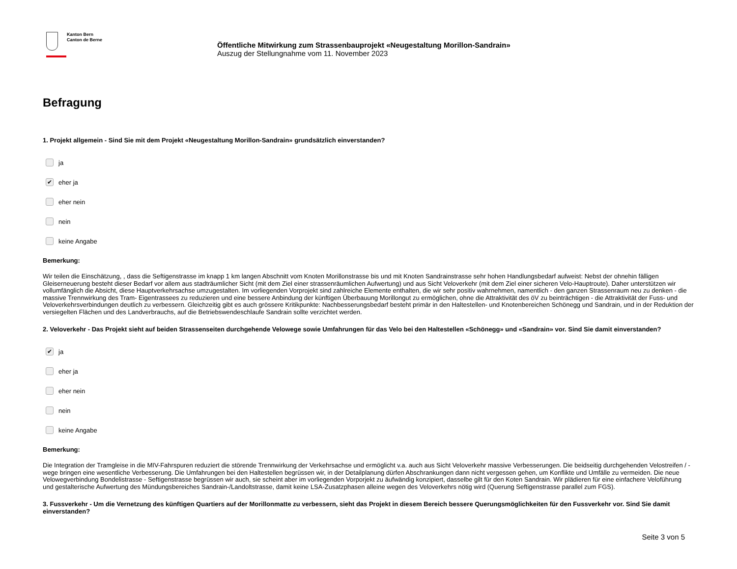Kanton Bern
Canton de Berne
Öffentliche Mitwirkung zum Strassenbauprojekt «Neugestaltung Morillon-Sandrain»
Auszug der Stellungnahme vom 11. November 2023
Befragung
1. Projekt allgemein - Sind Sie mit dem Projekt «Neugestaltung Morillon-Sandrain» grundsätzlich einverstanden?
ja
✔ eher ja
eher nein
nein
keine Angabe
Bemerkung:
Wir teilen die Einschätzung, , dass die Seftigenstrasse im knapp 1 km langen Abschnitt vom Knoten Morillonstrasse bis und mit Knoten Sandrainstrasse sehr hohen Handlungsbedarf aufweist: Nebst der ohnehin fälligen Gleiserneuerung besteht dieser Bedarf vor allem aus stadträumlicher Sicht (mit dem Ziel einer strassenräumlichen Aufwertung) und aus Sicht Veloverkehr (mit dem Ziel einer sicheren Velo-Hauptroute). Daher unterstützen wir vollumfänglich die Absicht, diese Hauptverkehrsachse umzugestalten. Im vorliegenden Vorprojekt sind zahlreiche Elemente enthalten, die wir sehr positiv wahrnehmen, namentlich - den ganzen Strassenraum neu zu denken - die massive Trennwirkung des Tram- Eigentrassees zu reduzieren und eine bessere Anbindung der künftigen Überbauung Morillongut zu ermöglichen, ohne die Attraktivität des öV zu beinträchtigen - die Attraktivität der Fuss- und Veloverkehrsverbindungen deutlich zu verbessern. Gleichzeitig gibt es auch grössere Kritikpunkte: Nachbesserungsbedarf besteht primär in den Haltestellen- und Knotenbereichen Schönegg und Sandrain, und in der Reduktion der versiegelten Flächen und des Landverbrauchs, auf die Betriebswendeschlaufe Sandrain sollte verzichtet werden.
2. Veloverkehr - Das Projekt sieht auf beiden Strassenseiten durchgehende Velowege sowie Umfahrungen für das Velo bei den Haltestellen «Schönegg» und «Sandrain» vor. Sind Sie damit einverstanden?
✔ ja
eher ja
eher nein
nein
keine Angabe
Bemerkung:
Die Integration der Tramgleise in die MIV-Fahrspuren reduziert die störende Trennwirkung der Verkehrsachse und ermöglicht v.a. auch aus Sicht Veloverkehr massive Verbesserungen. Die beidseitig durchgehenden Velostreifen / -wege bringen eine wesentliche Verbesserung. Die Umfahrungen bei den Haltestellen begrüssen wir, in der Detailplanung dürfen Abschrankungen dann nicht vergessen gehen, um Konflikte und Umfälle zu vermeiden. Die neue Velowegverbindung Bondelistrasse - Seftigenstrasse begrüssen wir auch, sie scheint aber im vorliegenden Vorporjekt zu äufwändig konzipiert, dasselbe gilt für den Koten Sandrain. Wir plädieren für eine einfachere Veloführung und gestalterische Aufwertung des Mündungsbereiches Sandrain-/Landoltstrasse, damit keine LSA-Zusatzphasen alleine wegen des Veloverkehrs nötig wird (Querung Seftigenstrasse parallel zum FGS).
3. Fussverkehr - Um die Vernetzung des künftigen Quartiers auf der Morillonmatte zu verbessern, sieht das Projekt in diesem Bereich bessere Querungsmöglichkeiten für den Fussverkehr vor. Sind Sie damit einverstanden?
Seite 3 von 5